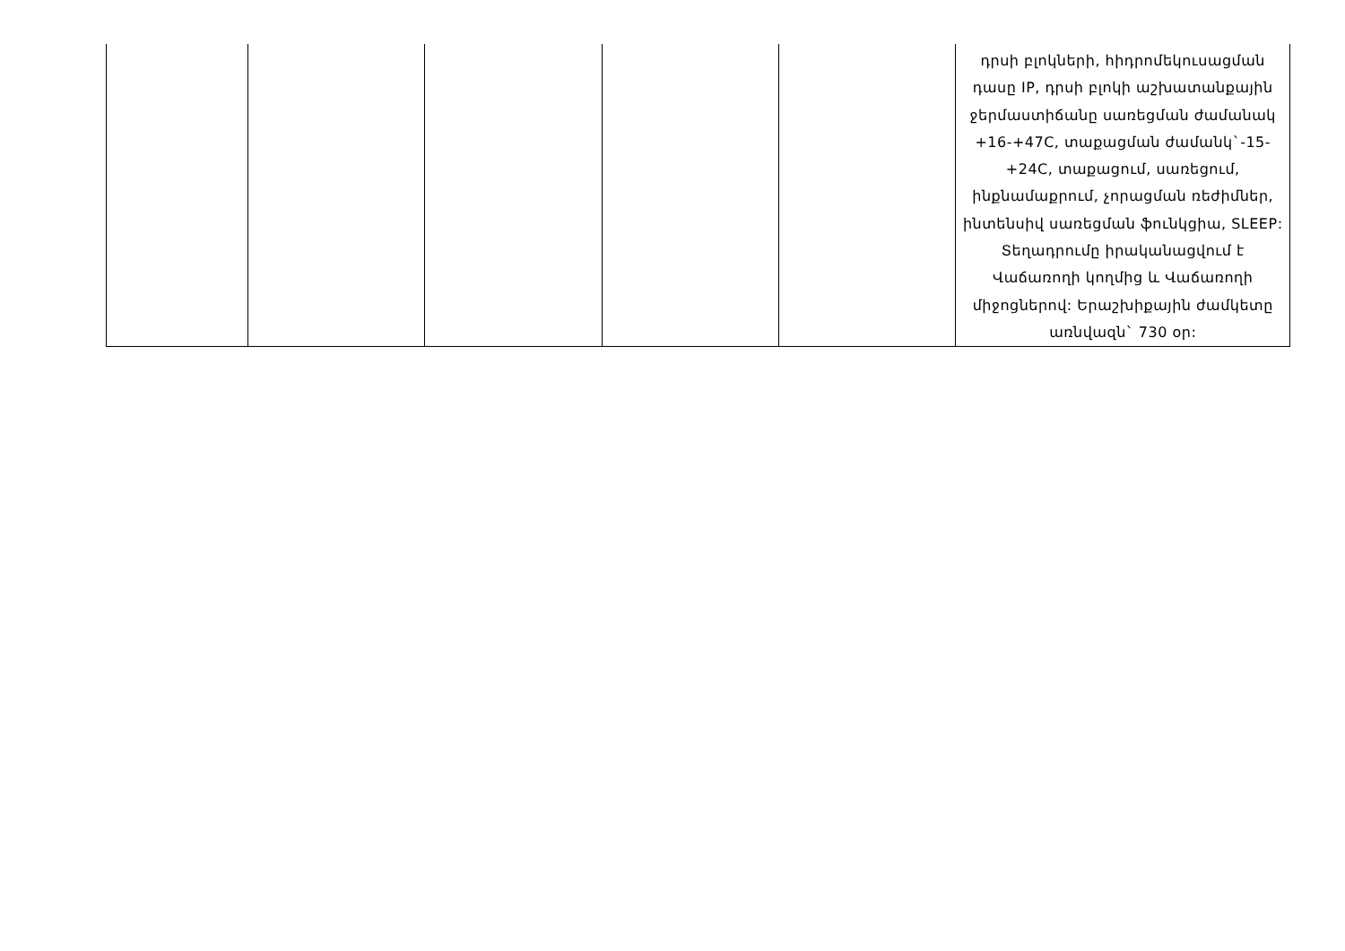| | | | | | դրսի բլոկների, հիդրոմեկուսացման դասը IP, դրսի բլոկի աշխատանքային ջերմաստիճանը սառեցման ժամանակ +16-+47C, տաքացման ժամանկ`-15-+24C, տաքացում, սառեցում, ինքնամաքրում, չորացման ռեժիմներ, ինտենսիվ սառեցման ֆունկցիա, SLEEP: Տեղադրումը իրականացվում է Վաճառողի կողմից և Վաճառողի միջոցներով: Երաշխիքային ժամկետը առնվազն` 730 օր: |